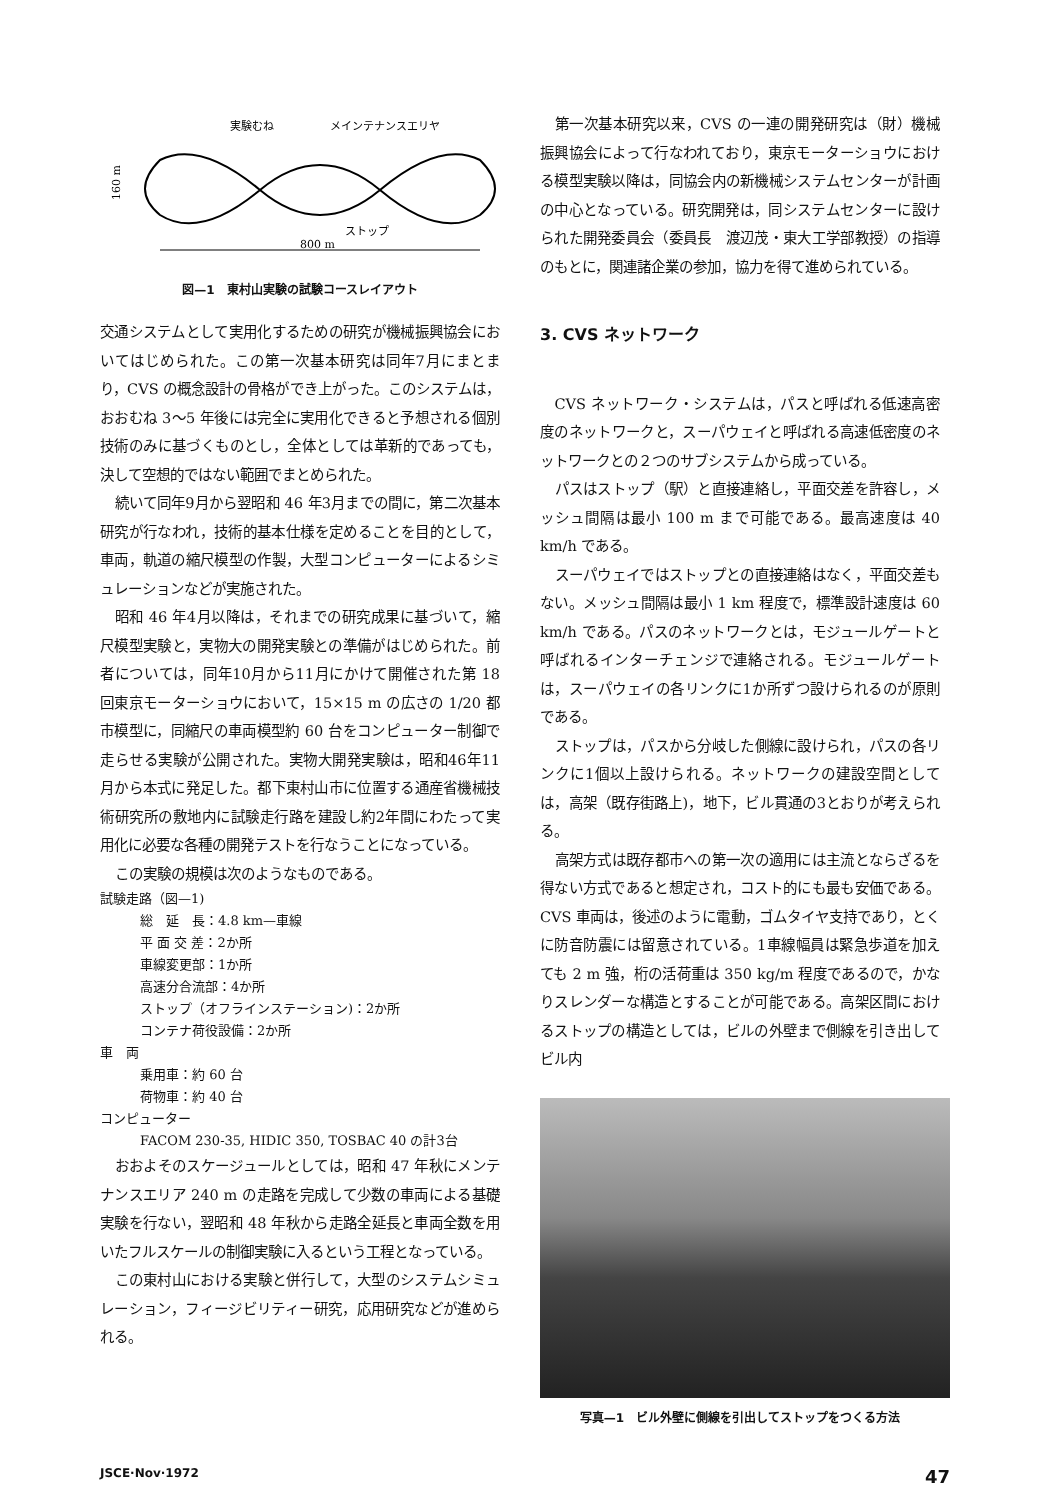実験むね
メインテナンスエリヤ
160 m
ストップ
800 m
図—1　東村山実験の試験コースレイアウト
交通システムとして実用化するための研究が機械振興協会においてはじめられた。この第一次基本研究は同年7月にまとまり，CVS の概念設計の骨格ができ上がった。このシステムは，おおむね 3〜5 年後には完全に実用化できると予想される個別技術のみに基づくものとし，全体としては革新的であっても，決して空想的ではない範囲でまとめられた。
続いて同年9月から翌昭和 46 年3月までの間に，第二次基本研究が行なわれ，技術的基本仕様を定めることを目的として，車両，軌道の縮尺模型の作製，大型コンピューターによるシミュレーションなどが実施された。
昭和 46 年4月以降は，それまでの研究成果に基づいて，縮尺模型実験と，実物大の開発実験との準備がはじめられた。前者については，同年10月から11月にかけて開催された第 18 回東京モーターショウにおいて，15×15 m の広さの 1/20 都市模型に，同縮尺の車両模型約 60 台をコンピューター制御で走らせる実験が公開された。実物大開発実験は，昭和46年11月から本式に発足した。都下東村山市に位置する通産省機械技術研究所の敷地内に試験走行路を建設し約2年間にわたって実用化に必要な各種の開発テストを行なうことになっている。
この実験の規模は次のようなものである。
試験走路（図—1)
総　延　長：4.8 km—車線
平 面 交 差：2か所
車線変更部：1か所
高速分合流部：4か所
ストップ（オフラインステーション)：2か所
コンテナ荷役設備：2か所
車　両
乗用車：約 60 台
荷物車：約 40 台
コンピューター
FACOM 230-35, HIDIC 350, TOSBAC 40 の計3台
おおよそのスケージュールとしては，昭和 47 年秋にメンテナンスエリア 240 m の走路を完成して少数の車両による基礎実験を行ない，翌昭和 48 年秋から走路全延長と車両全数を用いたフルスケールの制御実験に入るという工程となっている。
この東村山における実験と併行して，大型のシステムシミュレーション，フィージビリティー研究，応用研究などが進められる。
第一次基本研究以来，CVS の一連の開発研究は（財）機械振興協会によって行なわれており，東京モーターショウにおける模型実験以降は，同協会内の新機械システムセンターが計画の中心となっている。研究開発は，同システムセンターに設けられた開発委員会（委員長　渡辺茂・東大工学部教授）の指導のもとに，関連諸企業の参加，協力を得て進められている。
3. CVS ネットワーク
CVS ネットワーク・システムは，パスと呼ばれる低速高密度のネットワークと，スーパウェイと呼ばれる高速低密度のネットワークとの２つのサブシステムから成っている。
パスはストップ（駅）と直接連絡し，平面交差を許容し，メッシュ間隔は最小 100 m まで可能である。最高速度は 40 km/h である。
スーパウェイではストップとの直接連絡はなく，平面交差もない。メッシュ間隔は最小 1 km 程度で，標準設計速度は 60 km/h である。パスのネットワークとは，モジュールゲートと呼ばれるインターチェンジで連絡される。モジュールゲートは，スーパウェイの各リンクに1か所ずつ設けられるのが原則である。
ストップは，パスから分岐した側線に設けられ，パスの各リンクに1個以上設けられる。ネットワークの建設空間としては，高架（既存街路上)，地下，ビル貫通の3とおりが考えられる。
高架方式は既存都市への第一次の適用には主流とならざるを得ない方式であると想定され，コスト的にも最も安価である。CVS 車両は，後述のように電動，ゴムタイヤ支持であり，とくに防音防震には留意されている。1車線幅員は緊急歩道を加えても 2 m 強，桁の活荷重は 350 kg/m 程度であるので，かなりスレンダーな構造とすることが可能である。高架区間におけるストップの構造としては，ビルの外壁まで側線を引き出してビル内
写真—1　ビル外壁に側線を引出してストップをつくる方法
JSCE·Nov·1972 47